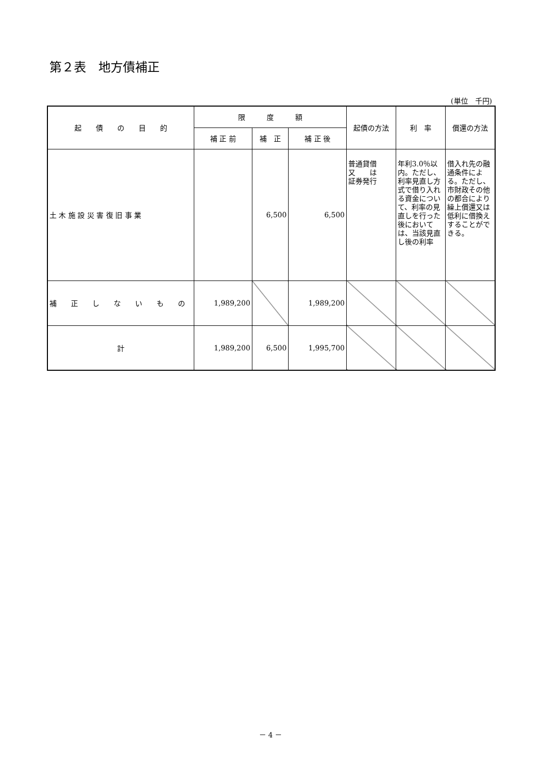第２表　地方債補正
(単位　千円)
| 起 債 の 目 的 | 限 度 額 | | | 起債の方法 | 利 率 | 償還の方法 |
| --- | --- | --- | --- | --- | --- | --- |
| | 補 正 前 | 補 正 | 補 正 後 | | | |
| 土 木 施 設 災 害 復 旧 事 業 | | 6,500 | 6,500 | 普通貸借 又 は 証券発行 | 年利3.0％以内。ただし、利率見直し方式で借り入れる資金について、利率の見直しを行った後においては、当該見直し後の利率 | 借入れ先の融通条件による。ただし、市財政その他の都合により繰上償還又は低利に借換えすることができる。 |
| 補 正 し な い も の | 1,989,200 | | 1,989,200 | | | |
| 計 | 1,989,200 | 6,500 | 1,995,700 | | | |
－ 4 －